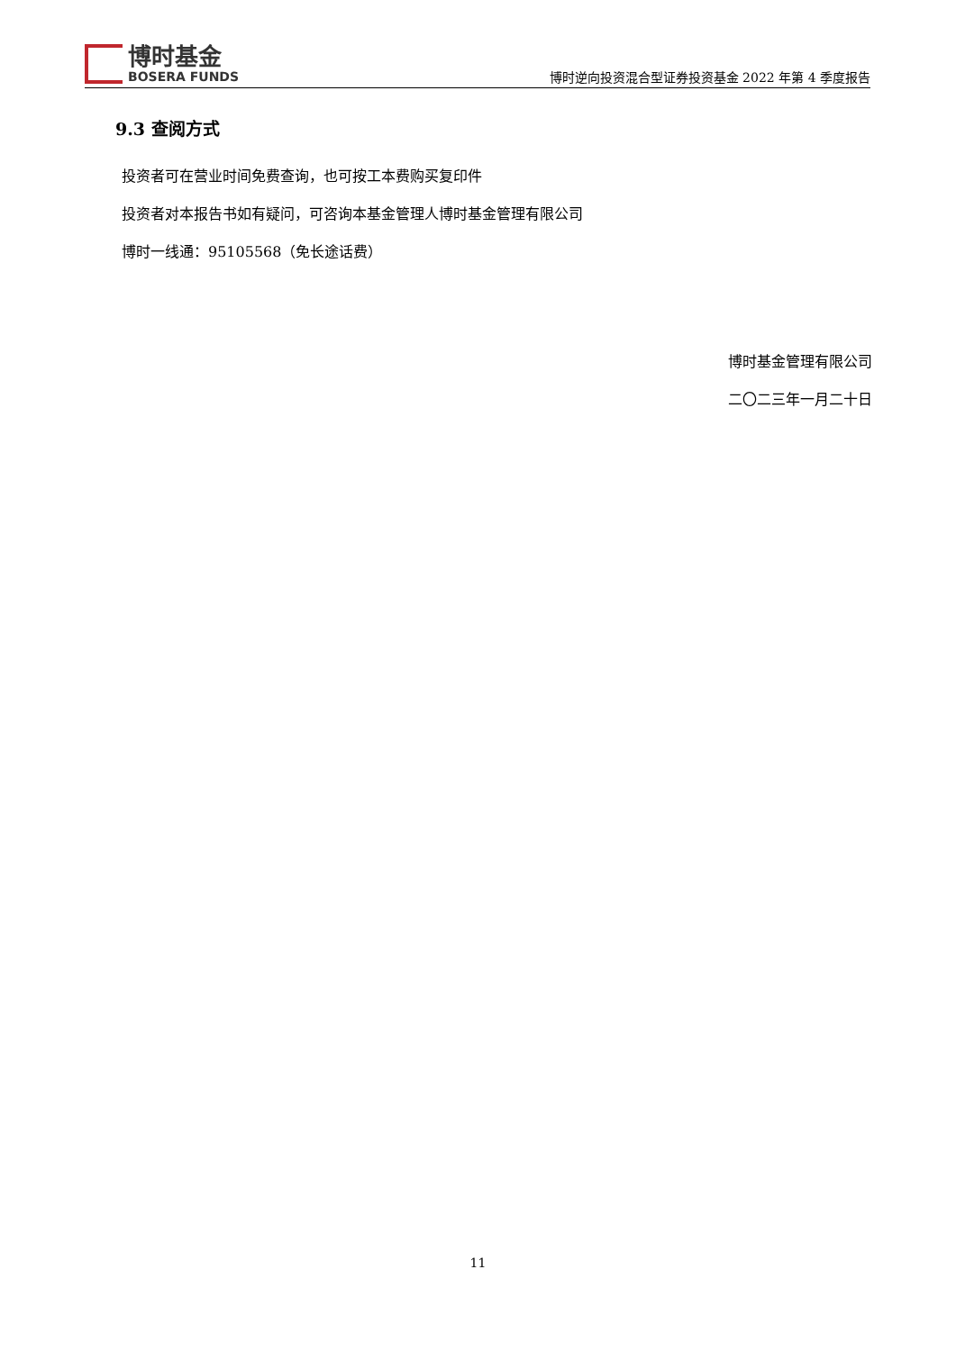博时基金
BOSERA FUNDS
博时逆向投资混合型证券投资基金 2022 年第 4 季度报告
9.3 查阅方式
投资者可在营业时间免费查询，也可按工本费购买复印件
投资者对本报告书如有疑问，可咨询本基金管理人博时基金管理有限公司
博时一线通：95105568（免长途话费）
博时基金管理有限公司
二〇二三年一月二十日
11